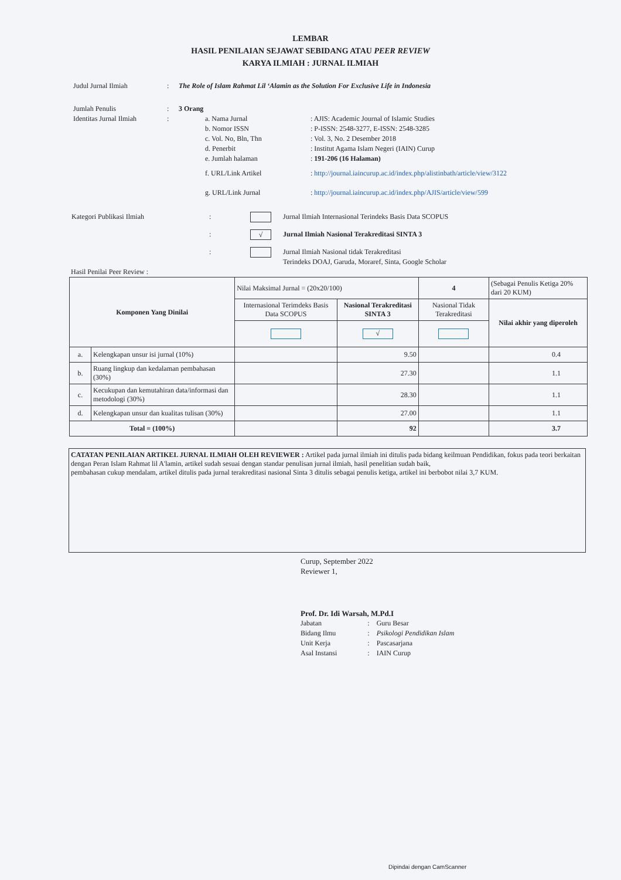LEMBAR
HASIL PENILAIAN SEJAWAT SEBIDANG ATAU PEER REVIEW
KARYA ILMIAH : JURNAL ILMIAH
Judul Jurnal Ilmiah: The Role of Islam Rahmat Lil ‘Alamin as the Solution For Exclusive Life in Indonesia
Jumlah Penulis: 3 Orang
Identitas Jurnal Ilmiah:
| a. Nama Jurnal | : AJIS: Academic Journal of Islamic Studies |
| b. Nomor ISSN | : P-ISSN: 2548-3277, E-ISSN: 2548-3285 |
| c. Vol. No, Bln, Thn | : Vol. 3, No. 2 Desember 2018 |
| d. Penerbit | : Institut Agama Islam Negeri (IAIN) Curup |
| e. Jumlah halaman | : 191-206 (16 Halaman) |
| f. URL/Link Artikel | : http://journal.iaincurup.ac.id/index.php/alistinbath/article/view/3122 |
| g. URL/Link Jurnal | : http://journal.iaincurup.ac.id/index.php/AJIS/article/view/599 |
Kategori Publikasi Ilmiah: Jurnal Ilmiah Internasional Terindeks Basis Data SCOPUS
: √ Jurnal Ilmiah Nasional Terakreditasi SINTA 3
: Jurnal Ilmiah Nasional tidak Terakreditasi
Terindeks DOAJ, Garuda, Moraref, Sinta, Google Scholar
Hasil Penilai Peer Review :
| Komponen Yang Dinilai | | Nilai Maksimal Jurnal = (20x20/100) | | 4 | (Sebagai Penulis Ketiga 20% dari 20 KUM) |
| | | Internasional Terimdeks Basis Data SCOPUS | Nasional Terakreditasi SINTA 3 | Nasional Tidak Terakreditasi | Nilai akhir yang diperoleh |
| | | | √ | | |
| a. | Kelengkapan unsur isi jurnal (10%) | | 9.50 | | 0.4 |
| b. | Ruang lingkup dan kedalaman pembahasan (30%) | | 27.30 | | 1.1 |
| c. | Kecukupan dan kemutahiran data/informasi dan metodologi (30%) | | 28.30 | | 1.1 |
| d. | Kelengkapan unsur dan kualitas tulisan (30%) | | 27.00 | | 1.1 |
| Total = (100%) | | | 92 | | 3.7 |
CATATAN PENILAIAN ARTIKEL JURNAL ILMIAH OLEH REVIEWER : Artikel pada jurnal ilmiah ini ditulis pada bidang keilmuan Pendidikan, fokus pada teori berkaitan dengan Peran Islam Rahmat lil A'lamin, artikel sudah sesuai dengan standar penulisan jurnal ilmiah, hasil penelitian sudah baik,
pembahasan cukup mendalam, artikel ditulis pada jurnal terakreditasi nasional Sinta 3 ditulis sebagai penulis ketiga, artikel ini berbobot nilai 3,7 KUM.
Curup, September 2022
Reviewer 1,
Prof. Dr. Idi Warsah, M.Pd.I
| Jabatan | : | Guru Besar |
| Bidang Ilmu | : | Psikologi Pendidikan Islam |
| Unit Kerja | : | Pascasarjana |
| Asal Instansi | : | IAIN Curup |
Dipindai dengan CamScanner